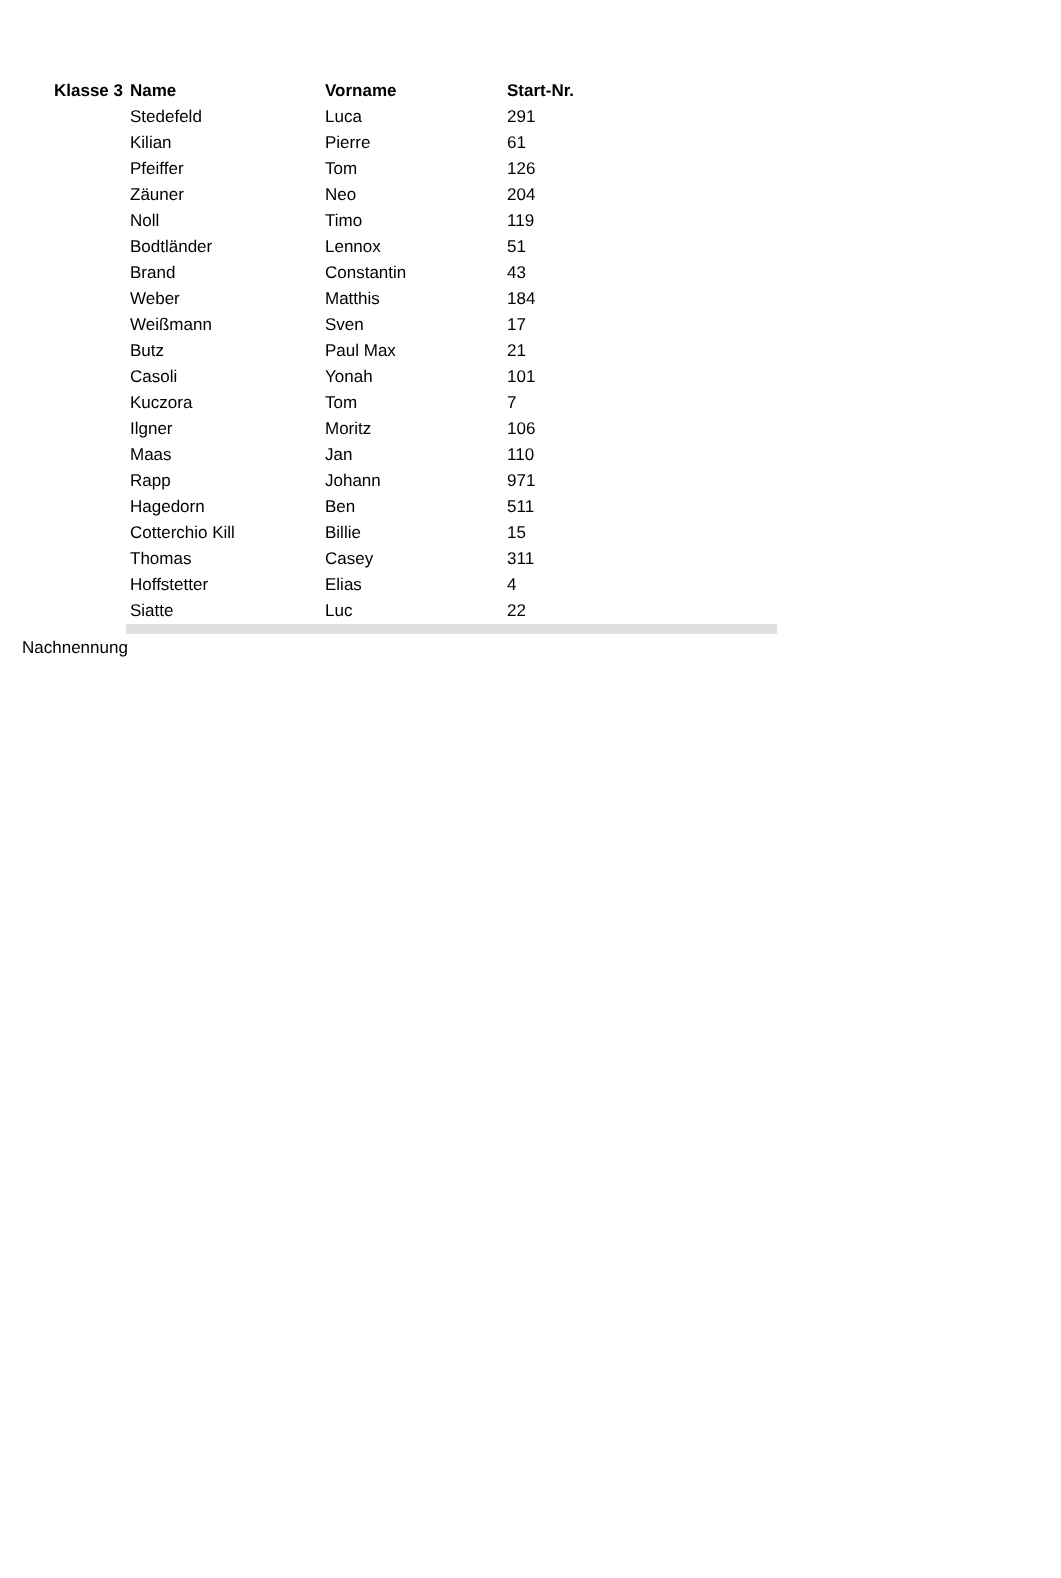| Klasse 3 | Name | Vorname | Start-Nr. | |
| | Stedefeld | Luca | 291 | |
| | Kilian | Pierre | 61 | |
| | Pfeiffer | Tom | 126 | |
| | Zäuner | Neo | 204 | |
| | Noll | Timo | 119 | |
| | Bodtländer | Lennox | 51 | |
| | Brand | Constantin | 43 | |
| | Weber | Matthis | 184 | |
| | Weißmann | Sven | 17 | |
| | Butz | Paul Max | 21 | |
| | Casoli | Yonah | 101 | |
| | Kuczora | Tom | 7 | |
| | Ilgner | Moritz | 106 | |
| | Maas | Jan | 110 | |
| | Rapp | Johann | 971 | |
| | Hagedorn | Ben | 511 | |
| | Cotterchio Kill | Billie | 15 | |
| | Thomas | Casey | 311 | |
| | Hoffstetter | Elias | 4 | |
| | Siatte | Luc | 22 | |
Nachnennung